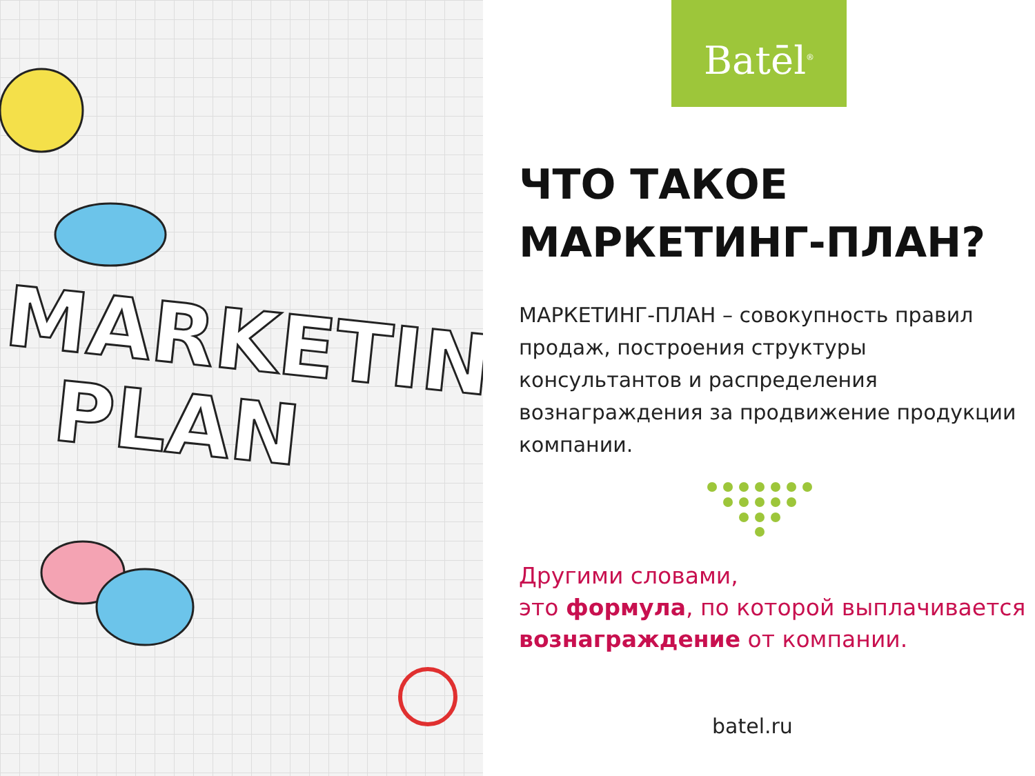MARKETIN
PLAN
Batēl<sup>®</sup>
ЧТО ТАКОЕ
МАРКЕТИНГ-ПЛАН?
МАРКЕТИНГ-ПЛАН – совокупность правил продаж, построения структуры консультантов и распределения вознаграждения за продвижение продукции компании.
Другими словами,
это формула, по которой выплачивается вознаграждение от компании.
batel.ru